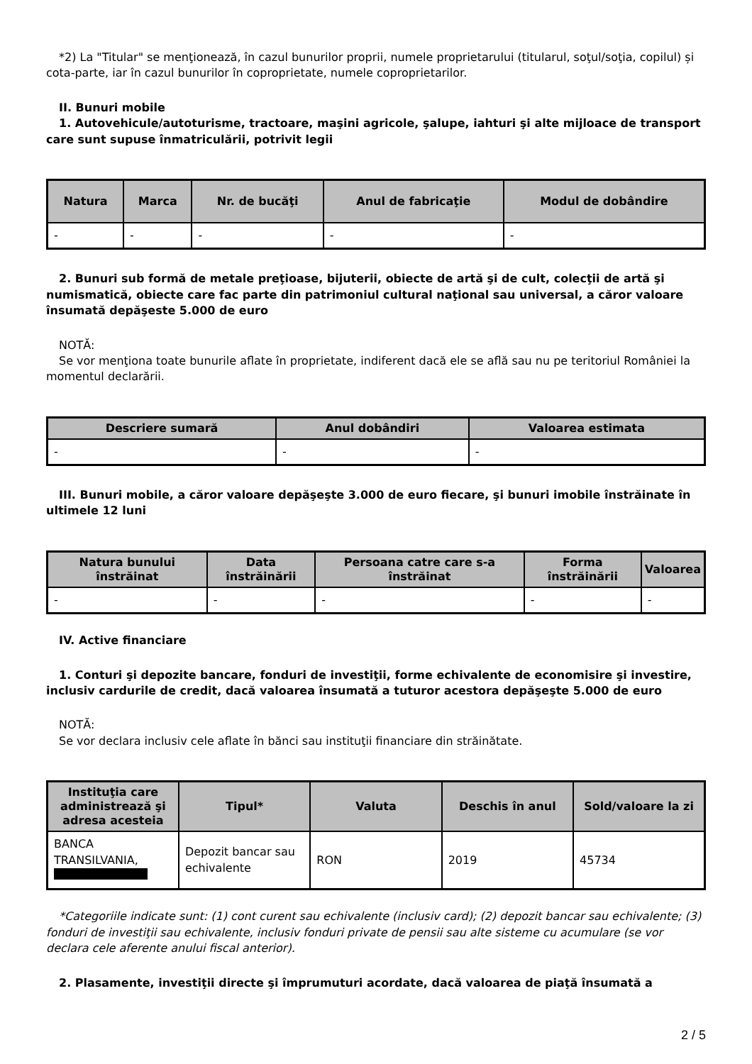*2) La "Titular" se menţionează, în cazul bunurilor proprii, numele proprietarului (titularul, soţul/soţia, copilul) și cota-parte, iar în cazul bunurilor în coproprietate, numele coproprietarilor.
II. Bunuri mobile
1. Autovehicule/autoturisme, tractoare, maşini agricole, şalupe, iahturi şi alte mijloace de transport care sunt supuse înmatriculării, potrivit legii
| Natura | Marca | Nr. de bucăţi | Anul de fabricaţie | Modul de dobândire |
| --- | --- | --- | --- | --- |
| - | - | - | - | - |
2. Bunuri sub formă de metale preţioase, bijuterii, obiecte de artă şi de cult, colecţii de artă şi numismatică, obiecte care fac parte din patrimoniul cultural naţional sau universal, a căror valoare însumată depăşeste 5.000 de euro
NOTĂ:
Se vor menţiona toate bunurile aflate în proprietate, indiferent dacă ele se află sau nu pe teritoriul României la momentul declarării.
| Descriere sumară | Anul dobândiri | Valoarea estimata |
| --- | --- | --- |
| - | - | - |
III. Bunuri mobile, a căror valoare depăşeşte 3.000 de euro fiecare, şi bunuri imobile înstrăinate în ultimele 12 luni
| Natura bunului înstrăinat | Data înstrăinării | Persoana catre care s-a înstrăinat | Forma înstrăinării | Valoarea |
| --- | --- | --- | --- | --- |
| - | - | - | - | - |
IV. Active financiare
1. Conturi şi depozite bancare, fonduri de investiţii, forme echivalente de economisire şi investire, inclusiv cardurile de credit, dacă valoarea însumată a tuturor acestora depăşeşte 5.000 de euro
NOTĂ:
Se vor declara inclusiv cele aflate în bănci sau instituţii financiare din străinătate.
| Instituţia care administrează şi adresa acesteia | Tipul* | Valuta | Deschis în anul | Sold/valoare la zi |
| --- | --- | --- | --- | --- |
| BANCA TRANSILVANIA, | Depozit bancar sau echivalente | RON | 2019 | 45734 |
*Categoriile indicate sunt: (1) cont curent sau echivalente (inclusiv card); (2) depozit bancar sau echivalente; (3) fonduri de investiţii sau echivalente, inclusiv fonduri private de pensii sau alte sisteme cu acumulare (se vor declara cele aferente anului fiscal anterior).
2. Plasamente, investiţii directe şi împrumuturi acordate, dacă valoarea de piaţă însumată a
2 / 5